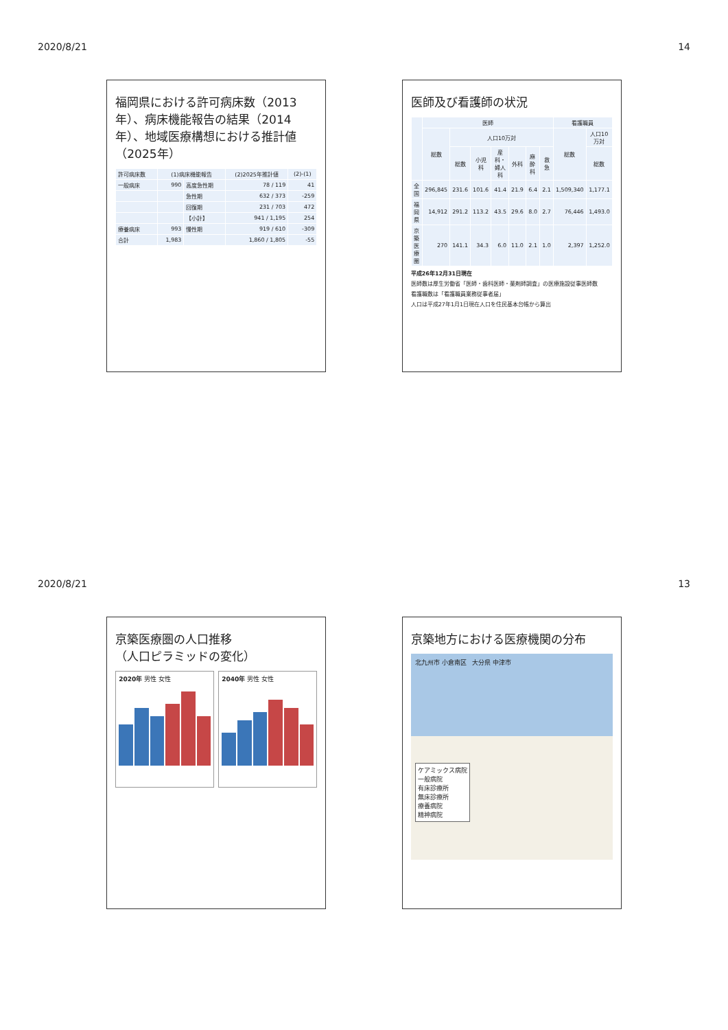2020/8/21 14
福岡県における許可病床数（2013年）、病床機能報告の結果（2014年）、地域医療構想における推計値（2025年）
| 許可病床数 | (1)病床機能報告 | | (2)2025年推計値 | (2)-(1) |
| --- | --- | --- | --- | --- |
| 一般病床 | 990 | 高度急性期 | 78 / 119 | 41 |
| | | 急性期 | 632 / 373 | -259 |
| | | 回復期 | 231 / 703 | 472 |
| | | 【小計】 | 941 / 1,195 | 254 |
| 療養病床 | 993 | 慢性期 | 919 / 610 | -309 |
| 合計 | 1,983 | | 1,860 / 1,805 | -55 |
医師及び看護師の状況
| | 医師 | | | | | | | 看護職員 | |
| --- | --- | --- | --- | --- | --- | --- | --- | --- | --- |
| | 総数 | 人口10万対 | | | | | | 総数 | 人口10万対 |
| | | 総数 | 小児科 | 産科・婦人科 | 外科 | 麻酔科 | 救急 | | 総数 |
| 全国 | 296,845 | 231.6 | 101.6 | 41.4 | 21.9 | 6.4 | 2.1 | 1,509,340 | 1,177.1 |
| 福岡県 | 14,912 | 291.2 | 113.2 | 43.5 | 29.6 | 8.0 | 2.7 | 76,446 | 1,493.0 |
| 京築医療圏 | 270 | 141.1 | 34.3 | 6.0 | 11.0 | 2.1 | 1.0 | 2,397 | 1,252.0 |
平成26年12月31日現在
医師数は厚生労働省「医師・歯科医師・薬剤師調査」の医療施設従事医師数
看護職数は「看護職員業務従事者届」
人口は平成27年1月1日現在人口を住民基本台帳から算出
2020/8/21 13
京築医療圏の人口推移
（人口ピラミッドの変化）
2020年 男性 女性 2040年 男性 女性
京築地方における医療機関の分布
北九州市 小倉南区 大分県 中津市
ケアミックス病院
一般病院
有床診療所
無床診療所
療養病院
精神病院